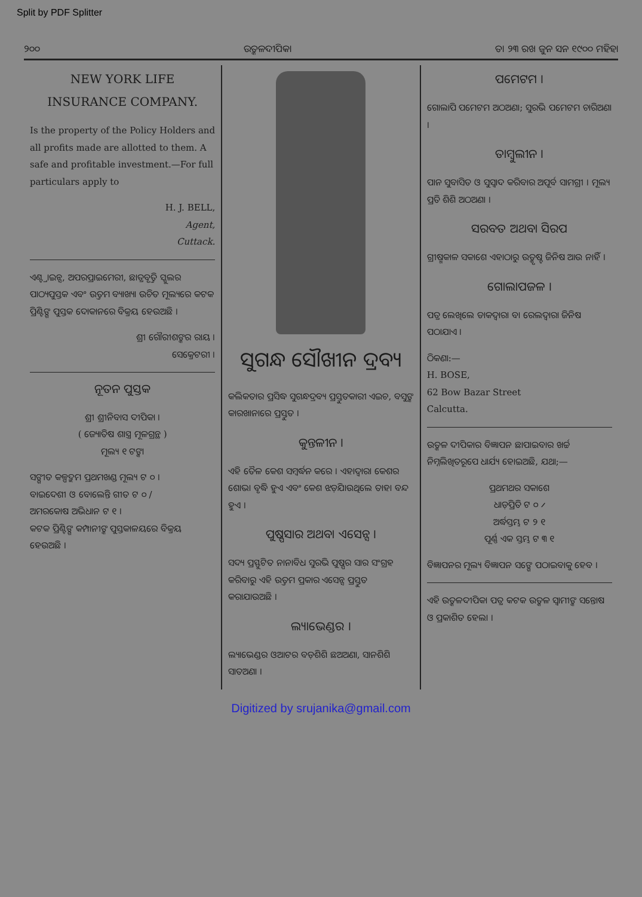Split by PDF Splitter
୨୦୦ ଉତ୍କଳଦୀପିକା ତା ୨୩ ରଖ ଜୁନ ସନ ୧୯୦୦ ମହିହା
NEW YORK LIFE INSURANCE COMPANY.
Is the property of the Policy Holders and all profits made are allotted to them. A safe and profitable investment.—For full particulars apply to
H. J. BELL,
Agent,
Cuttack.
ଏଣ୍ଟ୍ରାଇନ୍ସ, ଅପରପ୍ରାଇମେରୀ, ଛାତ୍ରବୃତ୍ତି ସ୍କୁଲର ପାଠ୍ୟପୁସ୍ତକ ଏବଂ ଉତ୍ତମ ବ୍ୟାଖ୍ୟା ଉଚିତ ମୂଲ୍ୟରେ କଟକ ପ୍ରିଣ୍ଟିଙ୍ଗ ପୁସ୍ତକ ଦୋକାନରେ ବିକ୍ରୟ ହେଉଅଛି ।
ଶ୍ରୀ ଗୌରୀଶଙ୍କର ରାୟ ।
ସେକ୍ରେଟରୀ ।
ନୂତନ ପୁସ୍ତକ
ଶ୍ରୀ ଶ୍ରୀନିବାସ ଦୀପିକା ।
( ଜ୍ୟୋତିଷ ଶାସ୍ତ୍ର ମୂଳଗ୍ରନ୍ଥ )
ମୂଲ୍ୟ ୧ ଟଙ୍କା
ସଙ୍ଗୀତ କଳ୍ପଦ୍ରୁମ ପ୍ରଥମଖଣ୍ଡ ମୂଲ୍ୟ ଟ ୦ ।
ବାଇଦେଶୀ ଓ ବୋଲେନ୍ତି ଗୀତ ଟ ୦ /
ଅମରକୋଷ ଅଭିଧାନ ଟ ୧ ।
କଟକ ପ୍ରିଣ୍ଟିଙ୍ଗ କମ୍ପାନୀଙ୍କ ପୁସ୍ତକାଳୟରେ ବିକ୍ରୟ ହେଉଅଛି ।
ସୁଗନ୍ଧ ସୌଖୀନ ଦ୍ରବ୍ୟ
କଲିକତାର ପ୍ରସିଦ୍ଧ ସୁଗନ୍ଧଦ୍ରବ୍ୟ ପ୍ରସ୍ତୁତକାରୀ ଏଇଚ, ବସୁଙ୍କ କାରଖାନାରେ ପ୍ରସ୍ତୁତ ।
କୁନ୍ତଳୀନ ।
ଏହି ତୈଳ କେଶ ସମ୍ବର୍ଦ୍ଧନ କରେ । ଏହାଦ୍ୱାରା କେଶର ଶୋଭା ବୃଦ୍ଧି ହୁଏ ଏବଂ କେଶ ଝଡ଼ିଯାଉଥିଲେ ତାହା ବନ୍ଦ ହୁଏ ।
ପୁଷ୍ପସାର ଅଥବା ଏସେନ୍ସ ।
ସଦ୍ୟ ପ୍ରସ୍ଫୁଟିତ ନାନାବିଧ ସୁରଭି ପୁଷ୍ପର ସାର ସଂଗ୍ରହ କରିବାରୁ ଏହି ଉତ୍ତମ ପ୍ରକାର ଏସେନ୍ସ ପ୍ରସ୍ତୁତ କରାଯାଉଅଛି ।
ଲ୍ୟାଭେଣ୍ଡର ।
ଲ୍ୟାଭେଣ୍ଡର ଓଆଟର ବଡ଼ଶିଶି ଛଅଅଣା, ସାନଶିଶି ସାତଅଣା ।
ପମେଟମ ।
ଗୋଲାପି ପମେଟମ ଅଠଅଣା; ସୁରଭି ପମେଟମ ଚାରିଅଣା ।
ତାମ୍ବୁଲୀନ ।
ପାନ ସୁବାସିତ ଓ ସୁସ୍ୱାଦ କରିବାର ଅପୂର୍ବ ସାମଗ୍ରୀ । ମୂଲ୍ୟ ପ୍ରତି ଶିଶି ଅଠଅଣା ।
ସରବତ ଅଥବା ସିରପ
ଗ୍ରୀଷ୍ମକାଳ ସକାଶେ ଏହାଠାରୁ ଉତ୍କୃଷ୍ଟ ଜିନିଷ ଆଉ ନାହିଁ ।
ଗୋଲାପଜଳ ।
ପତ୍ର ଲେଖିଲେ ଡାକଦ୍ୱାରା ବା ରେଲଦ୍ୱାରା ଜିନିଷ ପଠାଯାଏ ।
ଠିକଣା:—
H. BOSE,
62 Bow Bazar Street
Calcutta.
ଉତ୍କଳ ଦୀପିକାର ବିଜ୍ଞାପନ ଛାପାଇବାର ଖର୍ଚ୍ଚ ନିମ୍ନଲିଖିତରୂପେ ଧାର୍ଯ୍ୟ ହୋଇଅଛି, ଯଥା;—
ପ୍ରଥମଥର ସକାଶେ
ଧାଡ଼ିପ୍ରତି ଟ ୦ ୵
ଅର୍ଦ୍ଧସ୍ତମ୍ଭ ଟ ୨ ୧
ପୂର୍ଣ୍ଣ ଏକ ସ୍ତମ୍ଭ ଟ ୩ ୧
ବିଜ୍ଞାପନର ମୂଲ୍ୟ ବିଜ୍ଞାପନ ସଙ୍ଗେ ପଠାଇବାକୁ ହେବ ।
ଏହି ଉତ୍କଳଦୀପିକା ପତ୍ର କଟକ ଉତ୍କଳ ସ୍ୱାମୀଙ୍କ ସନ୍ତୋଷ ଓ ପ୍ରକାଶିତ ହେଲା ।
Digitized by srujanika@gmail.com